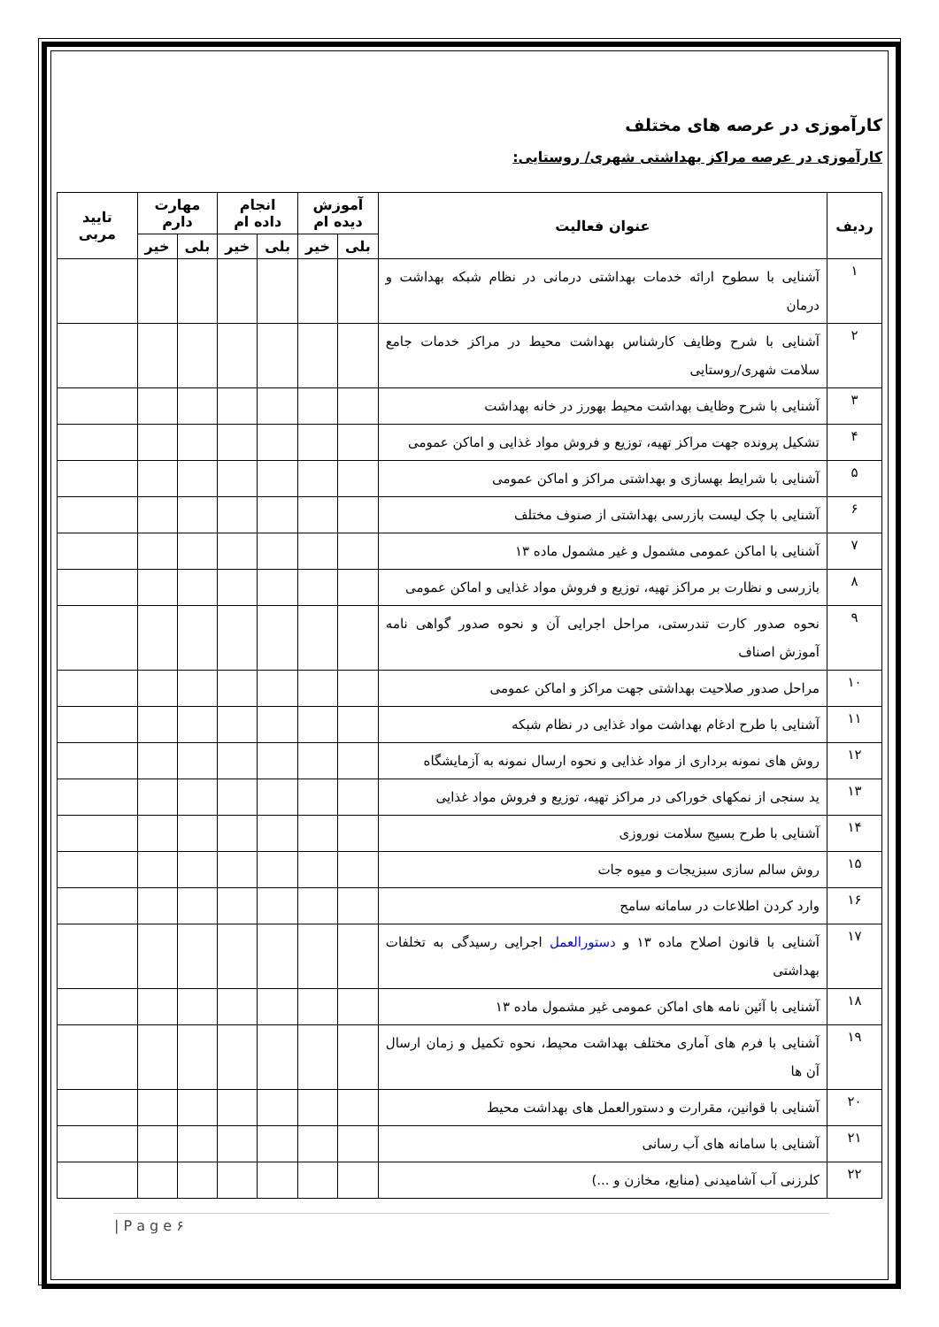کارآموزی در عرصه های مختلف
کارآموزی در عرصه مراکز بهداشتی شهری/ روستایی:
| ردیف | عنوان فعالیت | آموزش دیده ام | | انجام داده ام | | مهارت دارم | | تایید مربی |
| --- | --- | --- | --- | --- | --- | --- | --- | --- |
| | | بلی | خیر | بلی | خیر | بلی | خیر | |
| ۱ | آشنایی با سطوح ارائه خدمات بهداشتی درمانی در نظام شبکه بهداشت و درمان | | | | | | | |
| ۲ | آشنایی با شرح وظایف کارشناس بهداشت محیط در مراکز خدمات جامع سلامت شهری/روستایی | | | | | | | |
| ۳ | آشنایی با شرح وظایف بهداشت محیط بهورز در خانه بهداشت | | | | | | | |
| ۴ | تشکیل پرونده جهت مراکز تهیه، توزیع و فروش مواد غذایی و اماکن عمومی | | | | | | | |
| ۵ | آشنایی با شرایط بهسازی و بهداشتی مراکز و اماکن عمومی | | | | | | | |
| ۶ | آشنایی با چک لیست بازرسی بهداشتی از صنوف مختلف | | | | | | | |
| ۷ | آشنایی با اماکن عمومی مشمول و غیر مشمول ماده ۱۳ | | | | | | | |
| ۸ | بازرسی و نظارت بر مراکز تهیه، توزیع و فروش مواد غذایی و اماکن عمومی | | | | | | | |
| ۹ | نحوه صدور کارت تندرستی، مراحل اجرایی آن و نحوه صدور گواهی نامه آموزش اصناف | | | | | | | |
| ۱۰ | مراحل صدور صلاحیت بهداشتی جهت مراکز و اماکن عمومی | | | | | | | |
| ۱۱ | آشنایی با طرح ادغام بهداشت مواد غذایی در نظام شبکه | | | | | | | |
| ۱۲ | روش های نمونه برداری از مواد غذایی و نحوه ارسال نمونه به آزمایشگاه | | | | | | | |
| ۱۳ | ید سنجی از نمکهای خوراکی در مراکز تهیه، توزیع و فروش مواد غذایی | | | | | | | |
| ۱۴ | آشنایی با طرح بسیج سلامت نوروزی | | | | | | | |
| ۱۵ | روش سالم سازی سبزیجات و میوه جات | | | | | | | |
| ۱۶ | وارد کردن اطلاعات در سامانه سامح | | | | | | | |
| ۱۷ | آشنایی با قانون اصلاح ماده ۱۳ و دستورالعمل اجرایی رسیدگی به تخلفات بهداشتی | | | | | | | |
| ۱۸ | آشنایی با آئین نامه های اماکن عمومی غیر مشمول ماده ۱۳ | | | | | | | |
| ۱۹ | آشنایی با فرم های آماری مختلف بهداشت محیط، نحوه تکمیل و زمان ارسال آن ها | | | | | | | |
| ۲۰ | آشنایی با قوانین، مقرارت و دستورالعمل های بهداشت محیط | | | | | | | |
| ۲۱ | آشنایی با سامانه های آب رسانی | | | | | | | |
| ۲۲ | کلرزنی آب آشامیدنی (منابع، مخازن و ...) | | | | | | | |
| P a g e ۶